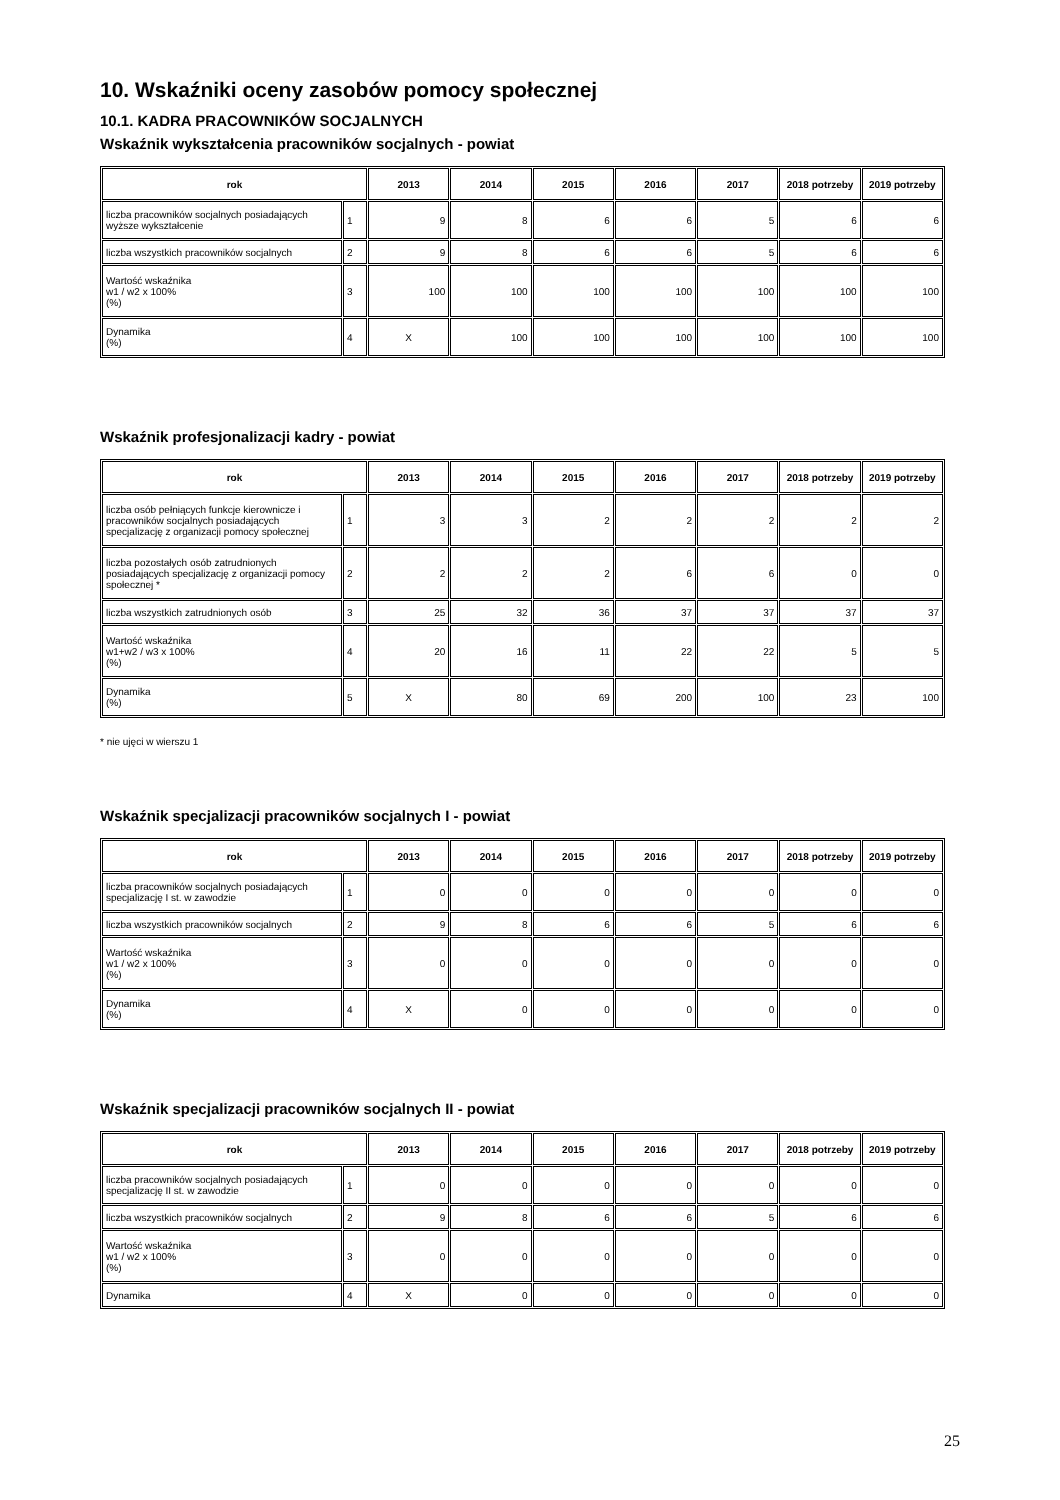10. Wskaźniki oceny zasobów pomocy społecznej
10.1. KADRA PRACOWNIKÓW SOCJALNYCH
Wskaźnik wykształcenia pracowników socjalnych - powiat
| rok | | 2013 | 2014 | 2015 | 2016 | 2017 | 2018 potrzeby | 2019 potrzeby |
| --- | --- | --- | --- | --- | --- | --- | --- | --- |
| liczba pracowników socjalnych posiadających wyższe wykształcenie | 1 | 9 | 8 | 6 | 6 | 5 | 6 | 6 |
| liczba wszystkich pracowników socjalnych | 2 | 9 | 8 | 6 | 6 | 5 | 6 | 6 |
| Wartość wskaźnika w1 / w2 x 100% (%) | 3 | 100 | 100 | 100 | 100 | 100 | 100 | 100 |
| Dynamika (%) | 4 | X | 100 | 100 | 100 | 100 | 100 | 100 |
Wskaźnik profesjonalizacji kadry - powiat
| rok | | 2013 | 2014 | 2015 | 2016 | 2017 | 2018 potrzeby | 2019 potrzeby |
| --- | --- | --- | --- | --- | --- | --- | --- | --- |
| liczba osób pełniących funkcje kierownicze i pracowników socjalnych posiadających specjalizację z organizacji pomocy społecznej | 1 | 3 | 3 | 2 | 2 | 2 | 2 | 2 |
| liczba pozostałych osób zatrudnionych posiadających specjalizację z organizacji pomocy społecznej * | 2 | 2 | 2 | 2 | 6 | 6 | 0 | 0 |
| liczba wszystkich zatrudnionych osób | 3 | 25 | 32 | 36 | 37 | 37 | 37 | 37 |
| Wartość wskaźnika w1+w2 / w3 x 100% (%) | 4 | 20 | 16 | 11 | 22 | 22 | 5 | 5 |
| Dynamika (%) | 5 | X | 80 | 69 | 200 | 100 | 23 | 100 |
* nie ujęci w wierszu 1
Wskaźnik specjalizacji pracowników socjalnych I - powiat
| rok | | 2013 | 2014 | 2015 | 2016 | 2017 | 2018 potrzeby | 2019 potrzeby |
| --- | --- | --- | --- | --- | --- | --- | --- | --- |
| liczba pracowników socjalnych posiadających specjalizację I st. w zawodzie | 1 | 0 | 0 | 0 | 0 | 0 | 0 | 0 |
| liczba wszystkich pracowników socjalnych | 2 | 9 | 8 | 6 | 6 | 5 | 6 | 6 |
| Wartość wskaźnika w1 / w2 x 100% (%) | 3 | 0 | 0 | 0 | 0 | 0 | 0 | 0 |
| Dynamika (%) | 4 | X | 0 | 0 | 0 | 0 | 0 | 0 |
Wskaźnik specjalizacji pracowników socjalnych II - powiat
| rok | | 2013 | 2014 | 2015 | 2016 | 2017 | 2018 potrzeby | 2019 potrzeby |
| --- | --- | --- | --- | --- | --- | --- | --- | --- |
| liczba pracowników socjalnych posiadających specjalizację II st. w zawodzie | 1 | 0 | 0 | 0 | 0 | 0 | 0 | 0 |
| liczba wszystkich pracowników socjalnych | 2 | 9 | 8 | 6 | 6 | 5 | 6 | 6 |
| Wartość wskaźnika w1 / w2 x 100% (%) | 3 | 0 | 0 | 0 | 0 | 0 | 0 | 0 |
| Dynamika | 4 | X | 0 | 0 | 0 | 0 | 0 | 0 |
25